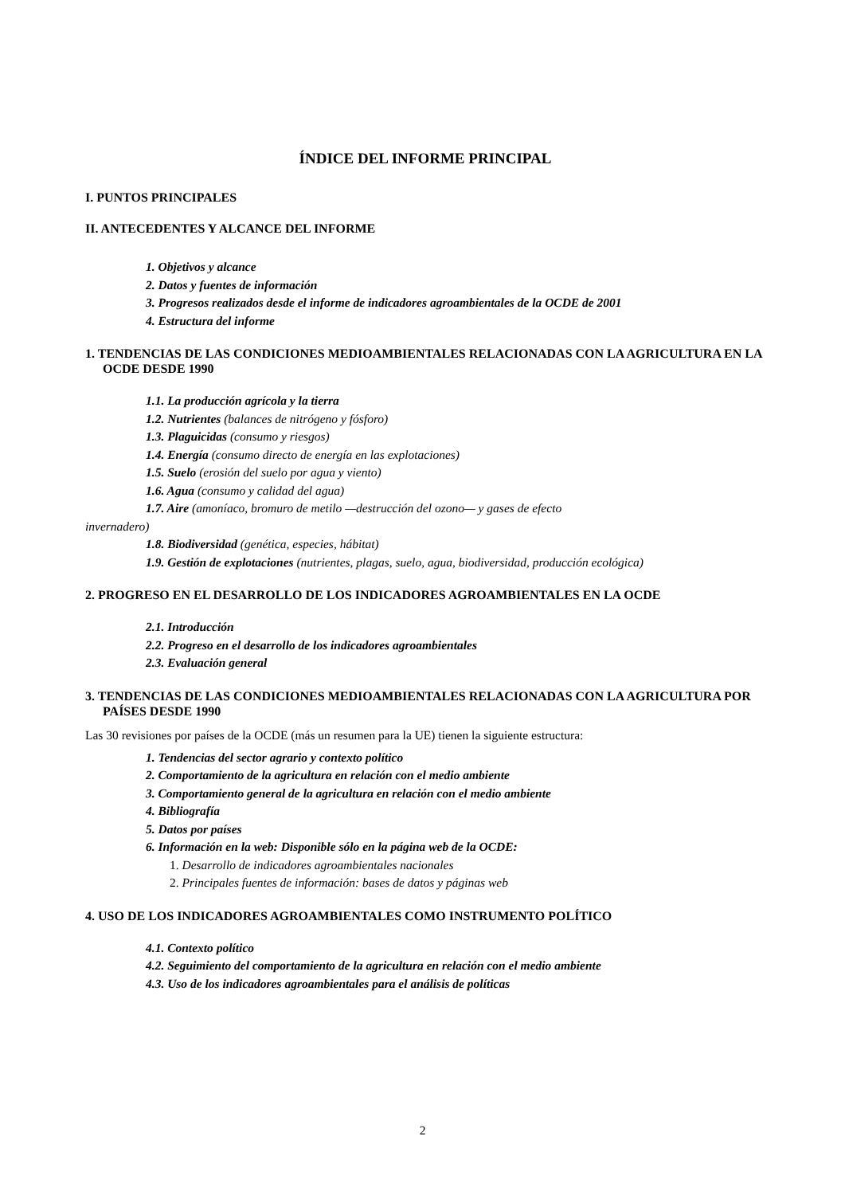ÍNDICE DEL INFORME PRINCIPAL
I. PUNTOS PRINCIPALES
II. ANTECEDENTES Y ALCANCE DEL INFORME
1. Objetivos y alcance
2. Datos y fuentes de información
3. Progresos realizados desde el informe de indicadores agroambientales de la OCDE de 2001
4. Estructura del informe
1. TENDENCIAS DE LAS CONDICIONES MEDIOAMBIENTALES RELACIONADAS CON LA AGRICULTURA EN LA OCDE DESDE 1990
1.1. La producción agrícola y la tierra
1.2. Nutrientes (balances de nitrógeno y fósforo)
1.3. Plaguicidas (consumo y riesgos)
1.4. Energía (consumo directo de energía en las explotaciones)
1.5. Suelo (erosión del suelo por agua y viento)
1.6. Agua (consumo y calidad del agua)
1.7. Aire (amoníaco, bromuro de metilo —destrucción del ozono— y gases de efecto
invernadero)
1.8. Biodiversidad (genética, especies, hábitat)
1.9. Gestión de explotaciones (nutrientes, plagas, suelo, agua, biodiversidad, producción ecológica)
2. PROGRESO EN EL DESARROLLO DE LOS INDICADORES AGROAMBIENTALES EN LA OCDE
2.1. Introducción
2.2. Progreso en el desarrollo de los indicadores agroambientales
2.3. Evaluación general
3. TENDENCIAS DE LAS CONDICIONES MEDIOAMBIENTALES RELACIONADAS CON LA AGRICULTURA POR PAÍSES DESDE 1990
Las 30 revisiones por países de la OCDE (más un resumen para la UE) tienen la siguiente estructura:
1. Tendencias del sector agrario y contexto político
2. Comportamiento de la agricultura en relación con el medio ambiente
3. Comportamiento general de la agricultura en relación con el medio ambiente
4. Bibliografía
5. Datos por países
6. Información en la web: Disponible sólo en la página web de la OCDE:
1. Desarrollo de indicadores agroambientales nacionales
2. Principales fuentes de información: bases de datos y páginas web
4. USO DE LOS INDICADORES AGROAMBIENTALES COMO INSTRUMENTO POLÍTICO
4.1. Contexto político
4.2. Seguimiento del comportamiento de la agricultura en relación con el medio ambiente
4.3. Uso de los indicadores agroambientales para el análisis de políticas
2